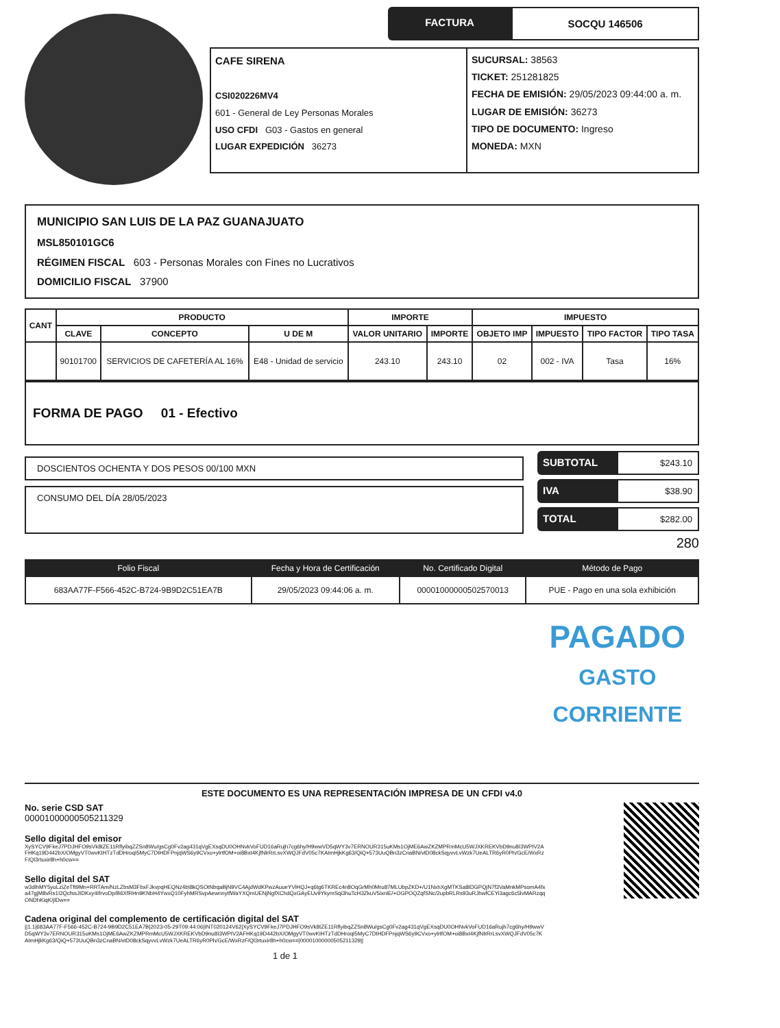FACTURA SOCQU 146506
CAFE SIRENA
CSI020226MV4
601 - General de Ley Personas Morales
USO CFDI G03 - Gastos en general
LUGAR EXPEDICIÓN 36273
SUCURSAL: 38563
TICKET: 251281825
FECHA DE EMISIÓN: 29/05/2023 09:44:00 a. m.
LUGAR DE EMISIÓN: 36273
TIPO DE DOCUMENTO: Ingreso
MONEDA: MXN
MUNICIPIO SAN LUIS DE LA PAZ GUANAJUATO
MSL850101GC6
RÉGIMEN FISCAL 603 - Personas Morales con Fines no Lucrativos
DOMICILIO FISCAL 37900
| CANT | PRODUCTO | | | IMPORTE | | IMPUESTO | | | |
| --- | --- | --- | --- | --- | --- | --- | --- | --- | --- |
| | CLAVE | CONCEPTO | U DE M | VALOR UNITARIO | IMPORTE | OBJETO IMP | IMPUESTO | TIPO FACTOR | TIPO TASA |
| | 90101700 | SERVICIOS DE CAFETERÍA AL 16% | E48 - Unidad de servicio | 243.10 | 243.10 | 02 | 002 - IVA | Tasa | 16% |
FORMA DE PAGO 01 - Efectivo
DOSCIENTOS OCHENTA Y DOS PESOS 00/100 MXN
CONSUMO DEL DÍA 28/05/2023
SUBTOTAL $243.10
IVA $38.90
TOTAL $282.00
280
| Folio Fiscal | Fecha y Hora de Certificación | No. Certificado Digital | Método de Pago |
| --- | --- | --- | --- |
| 683AA77F-F566-452C-B724-9B9D2C51EA7B | 29/05/2023 09:44:06 a. m. | 00001000000502570013 | PUE - Pago en una sola exhibición |
PAGADO
GASTO
CORRIENTE
ESTE DOCUMENTO ES UNA REPRESENTACIÓN IMPRESA DE UN CFDI v4.0
No. serie CSD SAT
00001000000505211329
Sello digital del emisor
XySYCV9FkeJ7PDJHFO9sVk8tZE11RflyibqZZSn8Wu/gsCg0Fv2ag431qVgEXsqDU0OHNvkVoFUD16aRujh7cg6hy/H9wwVD5qWY3v7ERNOUR315uKMs1OjME6AwZKZMPRmMcU5WJXKREKVbD9nu8I3WPIV2AFHKq19D442bX/OMgyVT0wvKIHTzTdDHroqI5MyC7DIHDFPnjqWS6y9CVxo+ylrtfOM+oi8Bxt4KjfNlrRrLsvXWQJFdV05c7KAtmHjkKg63/QiQ+573UuQBn3zCnaBN/vtD08ckSqyvvLvWzk7UeALTR6yR0Ph/GcE/WxRzF/Ql3rtuxir8h+h0cw==
Sello digital del SAT
w3dlhMY5yuLziZeTft9Mn+RRTAm/NzLZbsM3FbxFJkvpqHEQNz4bI8kQSOtNbqaBjN9VC4AjdWdKPwzAuueYViHQJ+q6tg6TKREc4n8OqGrMh0Mru87MLUbpZKD+/U1NxhXgMTKSa8IDGPQjN7f3VaMnkMPsomA4fxa47gjM8vRs1I2QcfssJIDKxy4IfrvoDp/B6XfRHn9KNbH4YwxQ10FyhMRSvpAewnnytfWaYXQmUENjNgfXChdQxGAyEUv9YkymSqi3huTcH3ZkuV5ixnlE/+OGPOQZqfSNc/2upbRLRs93uRJhwfCEYi3agc6c5lvMARzqqONDhKiqK/jlDw==
Cadena original del complemento de certificación digital del SAT
||1.1|683AA77F-F566-452C-B724-9B9D2C51EA7B|2023-05-29T09:44:06|INT020124V62|XySYCV9FkeJ7PDJHFO9sVk8tZE11RflyibqZZSn8Wu/gsCg0Fv2ag431qVgEXsqDU0OHNvkVoFUD16aRujh7cg6hy/H9wwVD5qWY3v7ERNOUR315uKMs1OjME6AwZKZMPRmMcU5WJXKREKVbD9nu8I3WPIV2AFHKq19D442bX/OMgyVT0wvKIHTzTdDHroqI5MyC7DIHDFPnjqWS6y9CVxo+ylrtfOM+oi8Bxt4KjfNlrRrLsvXWQJFdV05c7KAtmHjkKg63/QiQ+573UuQBn3zCnaBN/vtD08ckSqyvvLvWzk7UeALTR6yR0Ph/GcE/WxRzF/Ql3rtuxir8h+h0cw==|00001000000505211329||
1 de 1